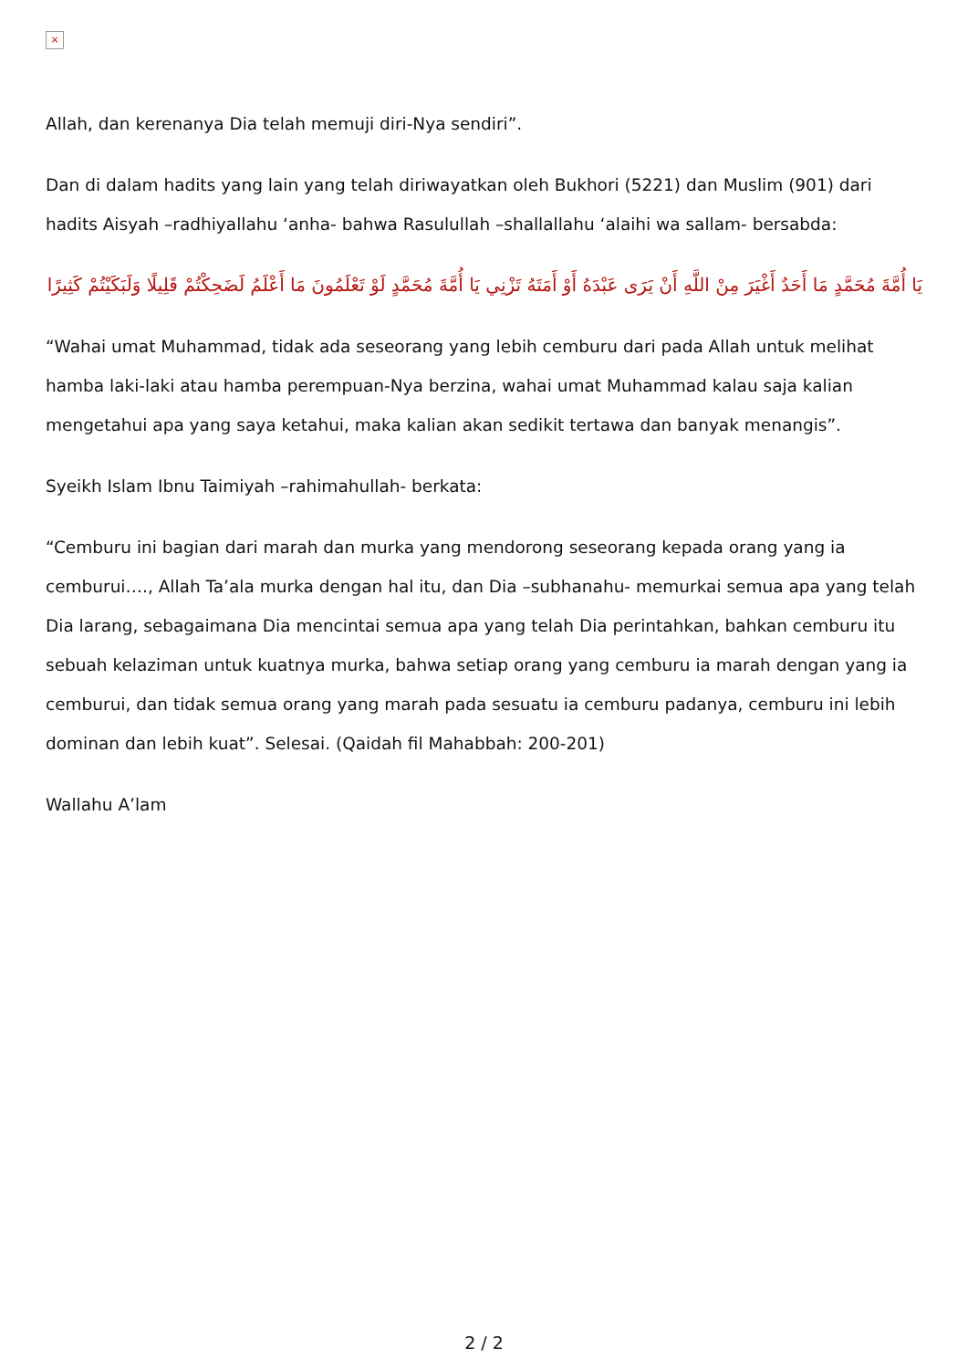×
Allah, dan kerenanya Dia telah memuji diri-Nya sendiri”.
Dan di dalam hadits yang lain yang telah diriwayatkan oleh Bukhori (5221) dan Muslim (901) dari hadits Aisyah –radhiyallahu ‘anha- bahwa Rasulullah –shallallahu ‘alaihi wa sallam- bersabda:
يَا أُمَّةَ مُحَمَّدٍ مَا أَحَدٌ أَغْيَرَ مِنْ اللَّهِ أَنْ يَرَى عَبْدَهُ أَوْ أَمَتَهُ تَزْنِي يَا أُمَّةَ مُحَمَّدٍ لَوْ تَعْلَمُونَ مَا أَعْلَمُ لَضَحِكْتُمْ قَلِيلًا وَلَبَكَيْتُمْ كَثِيرًا
“Wahai umat Muhammad, tidak ada seseorang yang lebih cemburu dari pada Allah untuk melihat hamba laki-laki atau hamba perempuan-Nya berzina, wahai umat Muhammad kalau saja kalian mengetahui apa yang saya ketahui, maka kalian akan sedikit tertawa dan banyak menangis”.
Syeikh Islam Ibnu Taimiyah –rahimahullah- berkata:
“Cemburu ini bagian dari marah dan murka yang mendorong seseorang kepada orang yang ia cemburui…., Allah Ta’ala murka dengan hal itu, dan Dia –subhanahu- memurkai semua apa yang telah Dia larang, sebagaimana Dia mencintai semua apa yang telah Dia perintahkan, bahkan cemburu itu sebuah kelaziman untuk kuatnya murka, bahwa setiap orang yang cemburu ia marah dengan yang ia cemburui, dan tidak semua orang yang marah pada sesuatu ia cemburu padanya, cemburu ini lebih dominan dan lebih kuat”. Selesai. (Qaidah fil Mahabbah: 200-201)
Wallahu A’lam
2 / 2